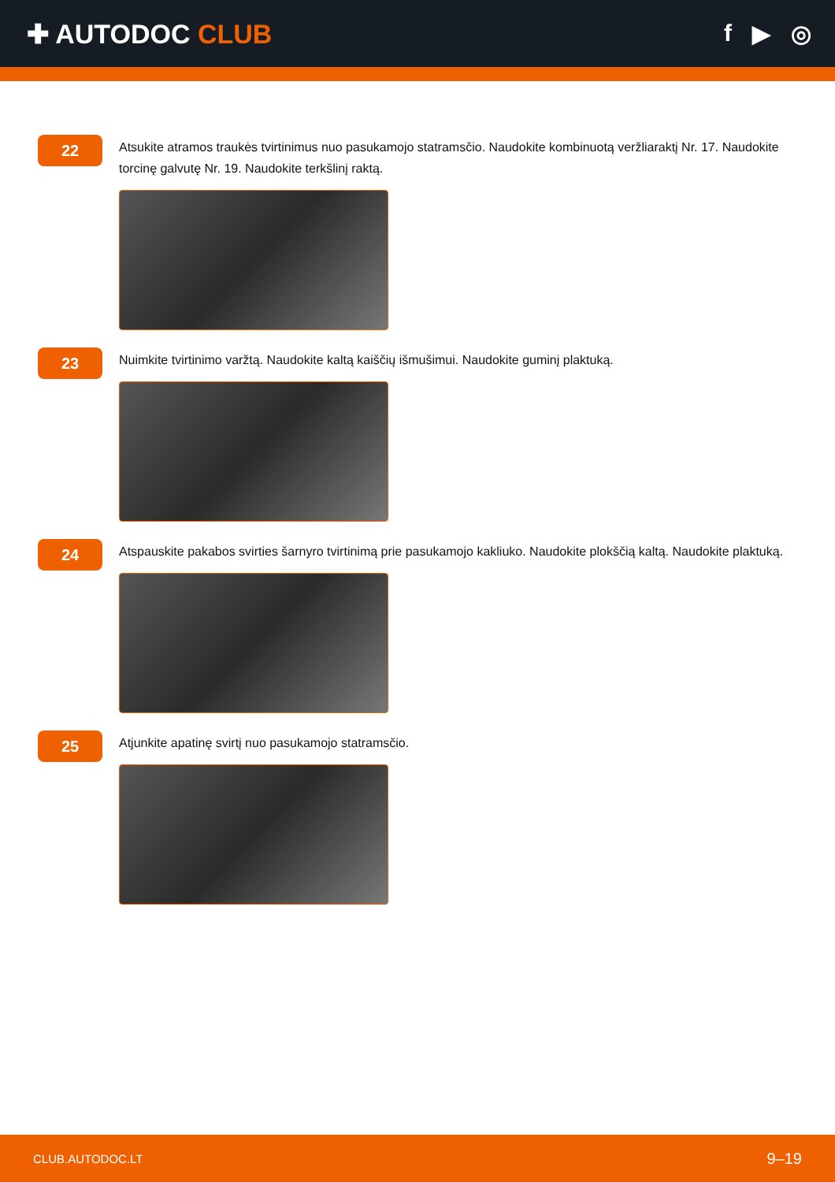✚ AUTODOC CLUB f ▶ ◎
22
Atsukite atramos traukės tvirtinimus nuo pasukamojo statramsčio. Naudokite kombinuotą veržliaraktį Nr. 17. Naudokite torcinę galvutę Nr. 19. Naudokite terkšlinį raktą.
23
Nuimkite tvirtinimo varžtą. Naudokite kaltą kaiščių išmušimui. Naudokite guminį plaktuką.
24
Atspauskite pakabos svirties šarnyro tvirtinimą prie pasukamojo kakliuko. Naudokite plokščią kaltą. Naudokite plaktuką.
25
Atjunkite apatinę svirtį nuo pasukamojo statramsčio.
CLUB.AUTODOC.LT 9–19